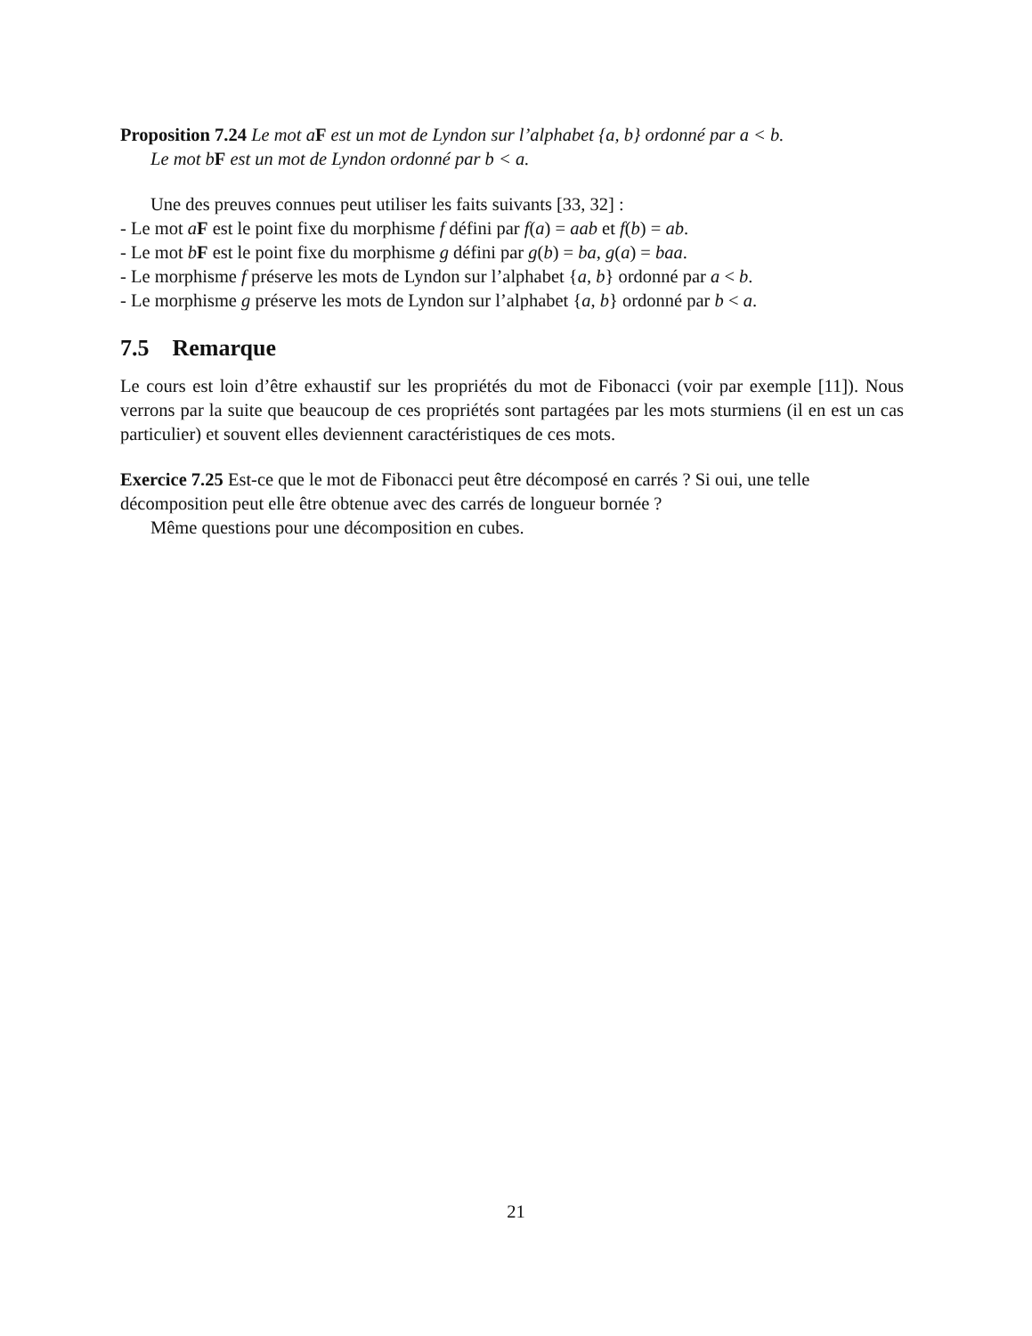Proposition 7.24 Le mot a F est un mot de Lyndon sur l’alphabet {a, b} ordonné par a < b.
Le mot b F est un mot de Lyndon ordonné par b < a.
Une des preuves connues peut utiliser les faits suivants [33, 32] :
- Le mot aF est le point fixe du morphisme f défini par f(a) = aab et f(b) = ab.
- Le mot bF est le point fixe du morphisme g défini par g(b) = ba, g(a) = baa.
- Le morphisme f préserve les mots de Lyndon sur l’alphabet {a, b} ordonné par a < b.
- Le morphisme g préserve les mots de Lyndon sur l’alphabet {a, b} ordonné par b < a.
7.5 Remarque
Le cours est loin d’être exhaustif sur les propriétés du mot de Fibonacci (voir par exemple [11]). Nous verrons par la suite que beaucoup de ces propriétés sont partagées par les mots sturmiens (il en est un cas particulier) et souvent elles deviennent caractéristiques de ces mots.
Exercice 7.25 Est-ce que le mot de Fibonacci peut être décomposé en carrés ? Si oui, une telle décomposition peut elle être obtenue avec des carrés de longueur bornée ?
Même questions pour une décomposition en cubes.
21